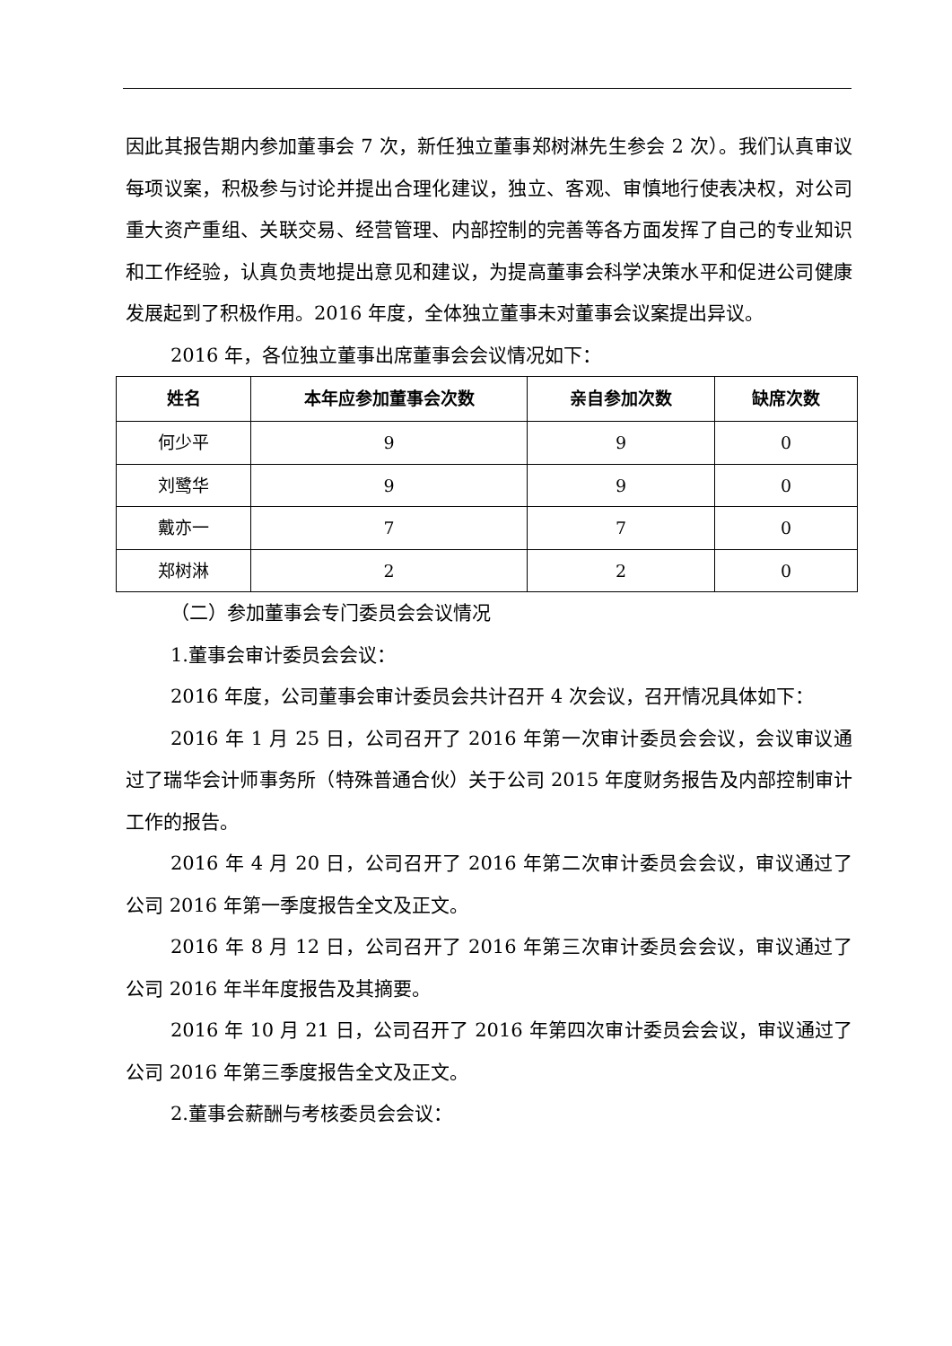因此其报告期内参加董事会 7 次，新任独立董事郑树淋先生参会 2 次）。我们认真审议每项议案，积极参与讨论并提出合理化建议，独立、客观、审慎地行使表决权，对公司重大资产重组、关联交易、经营管理、内部控制的完善等各方面发挥了自己的专业知识和工作经验，认真负责地提出意见和建议，为提高董事会科学决策水平和促进公司健康发展起到了积极作用。2016 年度，全体独立董事未对董事会议案提出异议。
2016 年，各位独立董事出席董事会会议情况如下：
| 姓名 | 本年应参加董事会次数 | 亲自参加次数 | 缺席次数 |
| --- | --- | --- | --- |
| 何少平 | 9 | 9 | 0 |
| 刘鹭华 | 9 | 9 | 0 |
| 戴亦一 | 7 | 7 | 0 |
| 郑树淋 | 2 | 2 | 0 |
（二）参加董事会专门委员会会议情况
1.董事会审计委员会会议：
2016 年度，公司董事会审计委员会共计召开 4 次会议，召开情况具体如下：
2016 年 1 月 25 日，公司召开了 2016 年第一次审计委员会会议，会议审议通过了瑞华会计师事务所（特殊普通合伙）关于公司 2015 年度财务报告及内部控制审计工作的报告。
2016 年 4 月 20 日，公司召开了 2016 年第二次审计委员会会议，审议通过了公司 2016 年第一季度报告全文及正文。
2016 年 8 月 12 日，公司召开了 2016 年第三次审计委员会会议，审议通过了公司 2016 年半年度报告及其摘要。
2016 年 10 月 21 日，公司召开了 2016 年第四次审计委员会会议，审议通过了公司 2016 年第三季度报告全文及正文。
2.董事会薪酬与考核委员会会议：